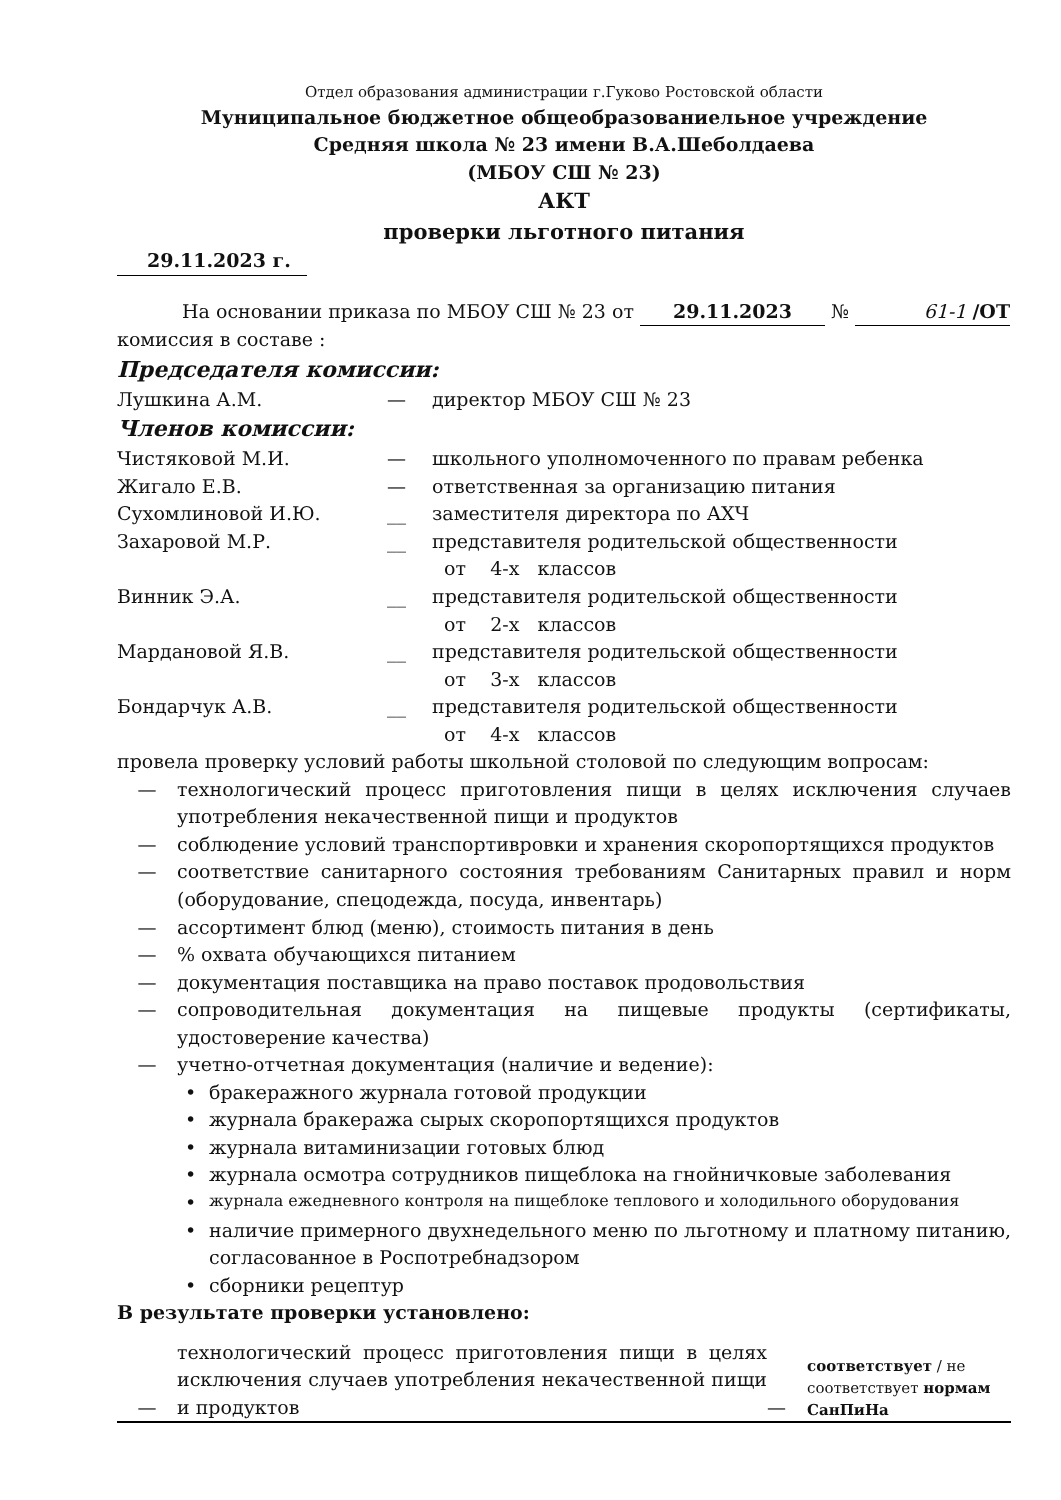Отдел образования администрации г.Гуково Ростовской области
Муниципальное бюджетное общеобразованиельное учреждение
Средняя школа № 23 имени В.А.Шеболдаева
(МБОУ СШ № 23)
АКТ
проверки льготного питания
29.11.2023 г.
На основании приказа по МБОУ СШ № 23 от 29.11.2023 № 61-1 /ОТ
комиссия в составе :
Председателя комиссии:
| Лушкина А.М. | — | директор МБОУ СШ № 23 |
Членов комиссии:
| Чистяковой М.И. | — | школьного уполномоченного по правам ребенка |
| Жигало Е.В. | — | ответственная за организацию питания |
| Сухомлиновой И.Ю. | __ | заместителя директора по АХЧ |
| Захаровой М.Р. | __ | представителя родительской общественности от 4-х классов |
| Винник Э.А. | __ | представителя родительской общественности от 2-х классов |
| Мардановой Я.В. | __ | представителя родительской общественности от 3-х классов |
| Бондарчук А.В. | __ | представителя родительской общественности от 4-х классов |
провела проверку условий работы школьной столовой по следующим вопросам:
— технологический процесс приготовления пищи в целях исключения случаев употребления некачественной пищи и продуктов
— соблюдение условий транспортивровки и хранения скоропортящихся продуктов
— соответствие санитарного состояния требованиям Санитарных правил и норм (оборудование, спецодежда, посуда, инвентарь)
— ассортимент блюд (меню), стоимость питания в день
—% охвата обучающихся питанием
— документация поставщика на право поставок продовольствия
— сопроводительная документация на пищевые продукты (сертификаты, удостоверение качества)
— учетно-отчетная документация (наличие и ведение):
• бракеражного журнала готовой продукции
• журнала бракеража сырых скоропортящихся продуктов
• журнала витаминизации готовых блюд
• журнала осмотра сотрудников пищеблока на гнойничковые заболевания
• журнала ежедневного контроля на пищеблоке теплового и холодильного оборудования
• наличие примерного двухнедельного меню по льготному и платному питанию, согласованное в Роспотребнадзором
• сборники рецептур
В результате проверки установлено:
| — | технологический процесс приготовления пищи в целях исключения случаев употребления некачественной пищи и продуктов | — | соответствует / не соответствует нормам СанПиНа |